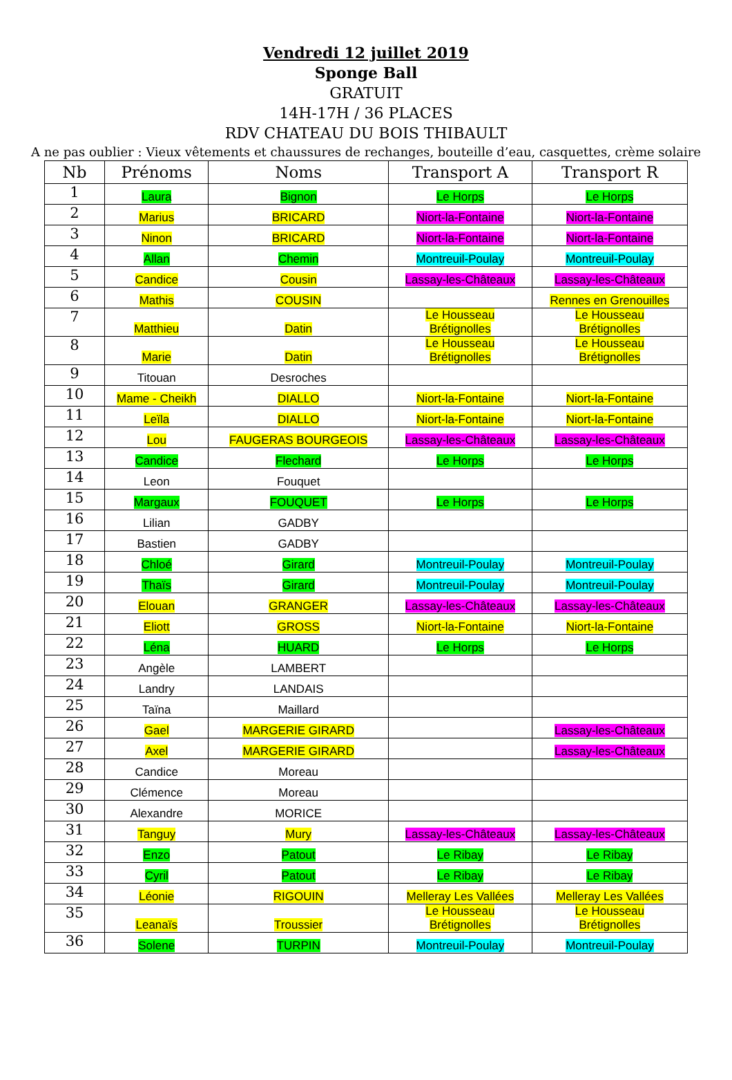Vendredi 12 juillet 2019
Sponge Ball
GRATUIT
14H-17H / 36 PLACES
RDV CHATEAU DU BOIS THIBAULT
A ne pas oublier : Vieux vêtements et chaussures de rechanges, bouteille d’eau, casquettes, crème solaire
| Nb | Prénoms | Noms | Transport A | Transport R |
| --- | --- | --- | --- | --- |
| 1 | Laura | Bignon | Le Horps | Le Horps |
| 2 | Marius | BRICARD | Niort-la-Fontaine | Niort-la-Fontaine |
| 3 | Ninon | BRICARD | Niort-la-Fontaine | Niort-la-Fontaine |
| 4 | Allan | Chemin | Montreuil-Poulay | Montreuil-Poulay |
| 5 | Candice | Cousin | Lassay-les-Châteaux | Lassay-les-Châteaux |
| 6 | Mathis | COUSIN | | Rennes en Grenouilles |
| 7 | Matthieu | Datin | Le Housseau Brétignolles | Le Housseau Brétignolles |
| 8 | Marie | Datin | Le Housseau Brétignolles | Le Housseau Brétignolles |
| 9 | Titouan | Desroches | | |
| 10 | Mame - Cheikh | DIALLO | Niort-la-Fontaine | Niort-la-Fontaine |
| 11 | Leïla | DIALLO | Niort-la-Fontaine | Niort-la-Fontaine |
| 12 | Lou | FAUGERAS BOURGEOIS | Lassay-les-Châteaux | Lassay-les-Châteaux |
| 13 | Candice | Flechard | Le Horps | Le Horps |
| 14 | Leon | Fouquet | | |
| 15 | Margaux | FOUQUET | Le Horps | Le Horps |
| 16 | Lilian | GADBY | | |
| 17 | Bastien | GADBY | | |
| 18 | Chloé | Girard | Montreuil-Poulay | Montreuil-Poulay |
| 19 | Thaïs | Girard | Montreuil-Poulay | Montreuil-Poulay |
| 20 | Elouan | GRANGER | Lassay-les-Châteaux | Lassay-les-Châteaux |
| 21 | Eliott | GROSS | Niort-la-Fontaine | Niort-la-Fontaine |
| 22 | Léna | HUARD | Le Horps | Le Horps |
| 23 | Angèle | LAMBERT | | |
| 24 | Landry | LANDAIS | | |
| 25 | Taïna | Maillard | | |
| 26 | Gael | MARGERIE GIRARD | | Lassay-les-Châteaux |
| 27 | Axel | MARGERIE GIRARD | | Lassay-les-Châteaux |
| 28 | Candice | Moreau | | |
| 29 | Clémence | Moreau | | |
| 30 | Alexandre | MORICE | | |
| 31 | Tanguy | Mury | Lassay-les-Châteaux | Lassay-les-Châteaux |
| 32 | Enzo | Patout | Le Ribay | Le Ribay |
| 33 | Cyril | Patout | Le Ribay | Le Ribay |
| 34 | Léonie | RIGOUIN | Melleray Les Vallées | Melleray Les Vallées |
| 35 | Leanaïs | Troussier | Le Housseau Brétignolles | Le Housseau Brétignolles |
| 36 | Solene | TURPIN | Montreuil-Poulay | Montreuil-Poulay |